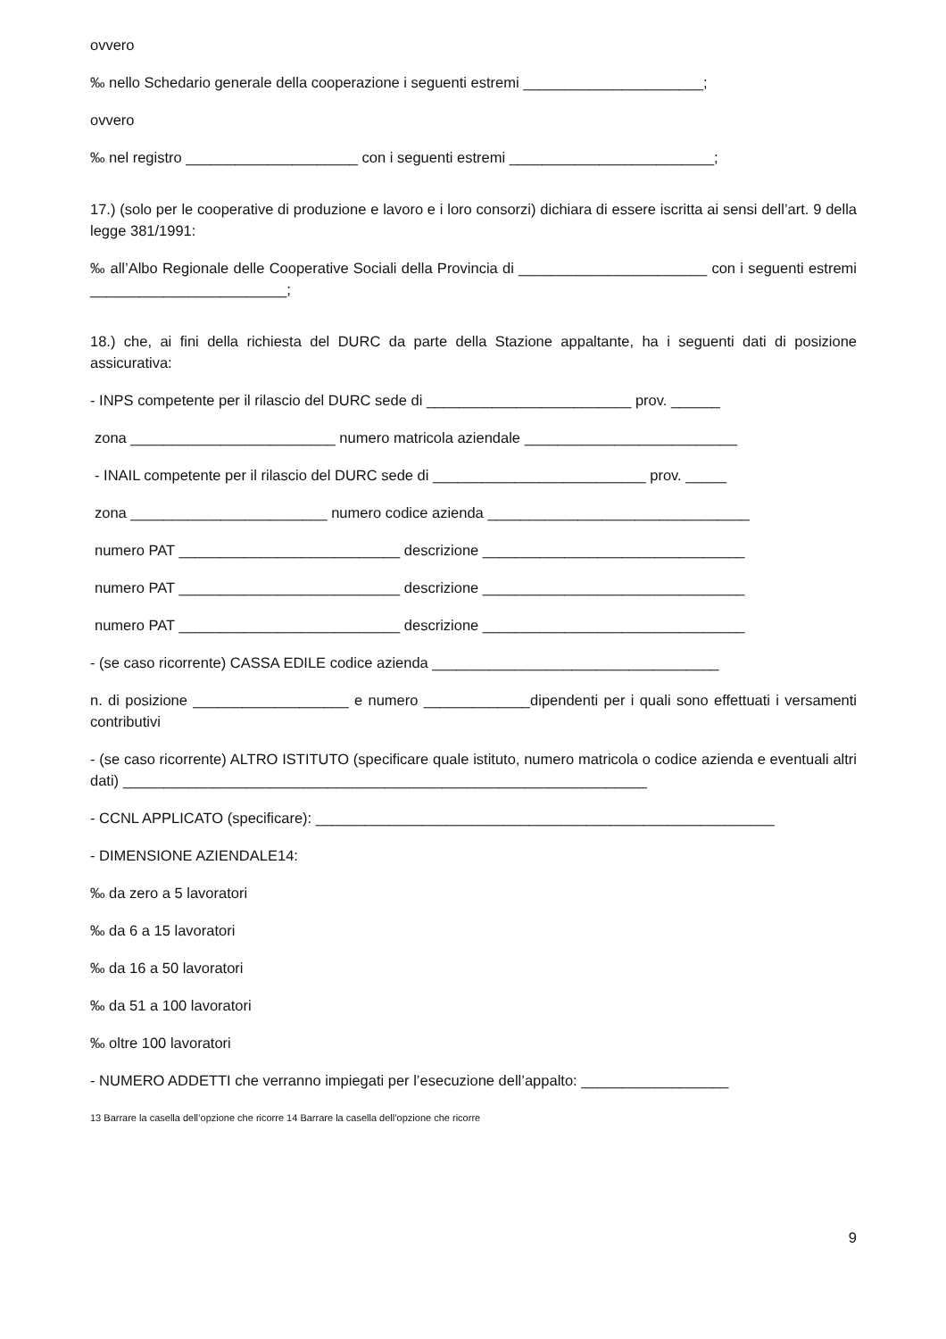ovvero
‰ nello Schedario generale della cooperazione i seguenti estremi ______________________;
ovvero
‰ nel registro _____________________ con i seguenti estremi _________________________;
17.) (solo per le cooperative di produzione e lavoro e i loro consorzi) dichiara di essere iscritta ai sensi dell’art. 9 della legge 381/1991:
‰ all’Albo Regionale delle Cooperative Sociali della Provincia di _______________________ con i seguenti estremi ________________________;
18.) che, ai fini della richiesta del DURC da parte della Stazione appaltante, ha i seguenti dati di posizione assicurativa:
- INPS competente per il rilascio del DURC sede di _________________________ prov. ______
zona _________________________ numero matricola aziendale __________________________
- INAIL competente per il rilascio del DURC sede di __________________________ prov. _____
zona ________________________ numero codice azienda ________________________________
numero PAT ___________________________ descrizione ________________________________
numero PAT ___________________________ descrizione ________________________________
numero PAT ___________________________ descrizione ________________________________
- (se caso ricorrente) CASSA EDILE codice azienda ___________________________________
n. di posizione ___________________ e numero _____________dipendenti per i quali sono effettuati i versamenti contributivi
- (se caso ricorrente) ALTRO ISTITUTO (specificare quale istituto, numero matricola o codice azienda e eventuali altri dati) ________________________________________________________________
- CCNL APPLICATO (specificare): ________________________________________________________
- DIMENSIONE AZIENDALE14:
‰ da zero a 5 lavoratori
‰ da 6 a 15 lavoratori
‰ da 16 a 50 lavoratori
‰ da 51 a 100 lavoratori
‰ oltre 100 lavoratori
- NUMERO ADDETTI che verranno impiegati per l’esecuzione dell’appalto: __________________
13 Barrare la casella dell’opzione che ricorre 14 Barrare la casella dell’opzione che ricorre
9